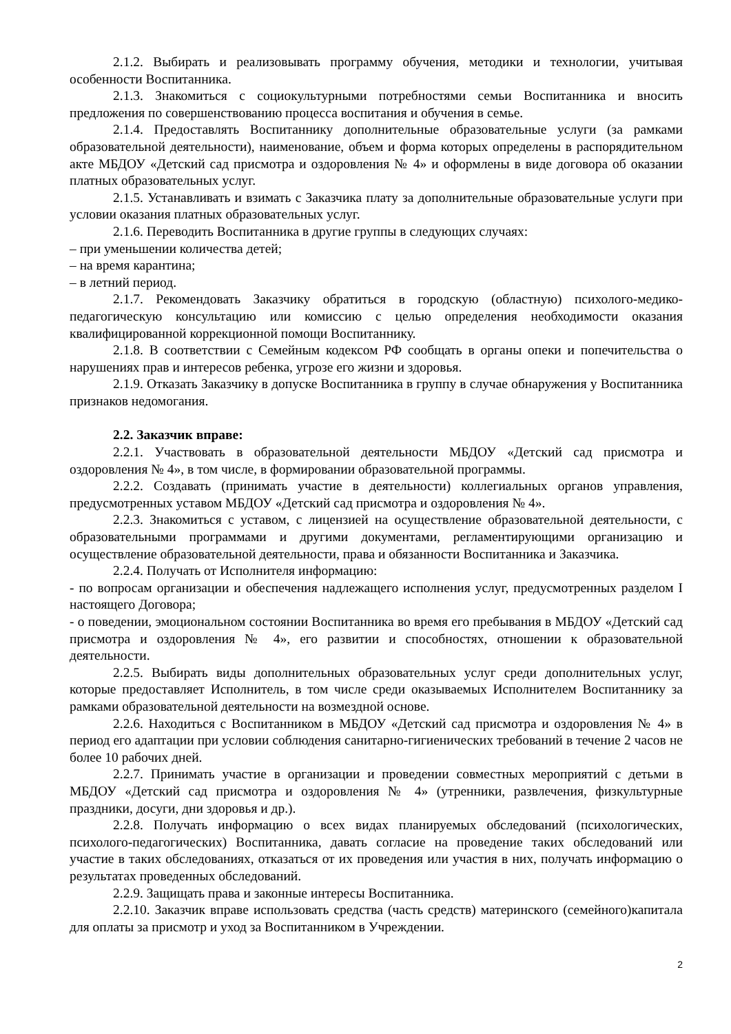2.1.2. Выбирать и реализовывать программу обучения, методики и технологии, учитывая особенности Воспитанника.
2.1.3. Знакомиться с социокультурными потребностями семьи Воспитанника и вносить предложения по совершенствованию процесса воспитания и обучения в семье.
2.1.4. Предоставлять Воспитаннику дополнительные образовательные услуги (за рамками образовательной деятельности), наименование, объем и форма которых определены в распорядительном акте МБДОУ «Детский сад присмотра и оздоровления № 4» и оформлены в виде договора об оказании платных образовательных услуг.
2.1.5. Устанавливать и взимать с Заказчика плату за дополнительные образовательные услуги при условии оказания платных образовательных услуг.
2.1.6. Переводить Воспитанника в другие группы в следующих случаях:
– при уменьшении количества детей;
– на время карантина;
– в летний период.
2.1.7. Рекомендовать Заказчику обратиться в городскую (областную) психолого-медико-педагогическую консультацию или комиссию с целью определения необходимости оказания квалифицированной коррекционной помощи Воспитаннику.
2.1.8. В соответствии с Семейным кодексом РФ сообщать в органы опеки и попечительства о нарушениях прав и интересов ребенка, угрозе его жизни и здоровья.
2.1.9. Отказать Заказчику в допуске Воспитанника в группу в случае обнаружения у Воспитанника признаков недомогания.
2.2. Заказчик вправе:
2.2.1. Участвовать в образовательной деятельности МБДОУ «Детский сад присмотра и оздоровления № 4», в том числе, в формировании образовательной программы.
2.2.2. Создавать (принимать участие в деятельности) коллегиальных органов управления, предусмотренных уставом МБДОУ «Детский сад присмотра и оздоровления № 4».
2.2.3. Знакомиться с уставом, с лицензией на осуществление образовательной деятельности, с образовательными программами и другими документами, регламентирующими организацию и осуществление образовательной деятельности, права и обязанности Воспитанника и Заказчика.
2.2.4. Получать от Исполнителя информацию:
- по вопросам организации и обеспечения надлежащего исполнения услуг, предусмотренных разделом I настоящего Договора;
- о поведении, эмоциональном состоянии Воспитанника во время его пребывания в МБДОУ «Детский сад присмотра и оздоровления № 4», его развитии и способностях, отношении к образовательной деятельности.
2.2.5. Выбирать виды дополнительных образовательных услуг среди дополнительных услуг, которые предоставляет Исполнитель, в том числе среди оказываемых Исполнителем Воспитаннику за рамками образовательной деятельности на возмездной основе.
2.2.6. Находиться с Воспитанником в МБДОУ «Детский сад присмотра и оздоровления № 4» в период его адаптации при условии соблюдения санитарно-гигиенических требований в течение 2 часов не более 10 рабочих дней.
2.2.7. Принимать участие в организации и проведении совместных мероприятий с детьми в МБДОУ «Детский сад присмотра и оздоровления № 4» (утренники, развлечения, физкультурные праздники, досуги, дни здоровья и др.).
2.2.8. Получать информацию о всех видах планируемых обследований (психологических, психолого-педагогических) Воспитанника, давать согласие на проведение таких обследований или участие в таких обследованиях, отказаться от их проведения или участия в них, получать информацию о результатах проведенных обследований.
2.2.9. Защищать права и законные интересы Воспитанника.
2.2.10. Заказчик вправе использовать средства (часть средств) материнского (семейного)капитала для оплаты за присмотр и уход за Воспитанником в Учреждении.
2